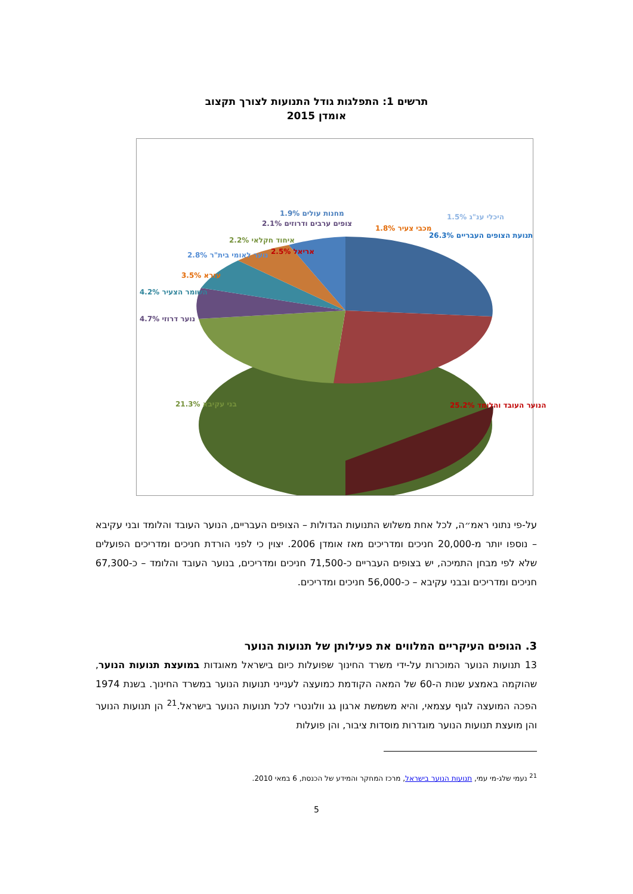תרשים 1: התפלגות גודל התנועות לצורך תקצוב
אומדן 2015
תנועת הצופים העבריים 26.3%
הנוער העובד והלומד 25.2%
בני עקיבא 21.3%
נוער דרוזי 4.7%
השומר הצעיר 4.2%
עזרא 3.5%
נוער לאומי בית"ר 2.8% אריאל 2.5%
איחוד חקלאי 2.2%
צופים ערבים ודרוזים 2.1%
מחנות עולים 1.9%
מכבי צעיר 1.8%
היכלי ענ"ג 1.5%
על-פי נתוני ראמ״ה, לכל אחת משלוש התנועות הגדולות – הצופים העבריים, הנוער העובד והלומד ובני עקיבא – נוספו יותר מ-20,000 חניכים ומדריכים מאז אומדן 2006. יצוין כי לפני הורדת חניכים ומדריכים הפועלים שלא לפי מבחן התמיכה, יש בצופים העבריים כ-71,500 חניכים ומדריכים, בנוער העובד והלומד – כ-67,300 חניכים ומדריכים ובבני עקיבא – כ-56,000 חניכים ומדריכים.
3. הגופים העיקריים המלווים את פעילותן של תנועות הנוער
13 תנועות הנוער המוכרות על-ידי משרד החינוך שפועלות כיום בישראל מאוגדות במועצת תנועות הנוער, שהוקמה באמצע שנות ה-60 של המאה הקודמת כמועצה לענייני תנועות הנוער במשרד החינוך. בשנת 1974 הפכה המועצה לגוף עצמאי, והיא משמשת ארגון גג וולונטרי לכל תנועות הנוער בישראל.<sup>21</sup> הן תנועות הנוער והן מועצת תנועות הנוער מוגדרות מוסדות ציבור, והן פועלות
<sup>21</sup> נעמי שלג-מי עמי, תנועות הנוער בישראל, מרכז המחקר והמידע של הכנסת, 6 במאי 2010.
5